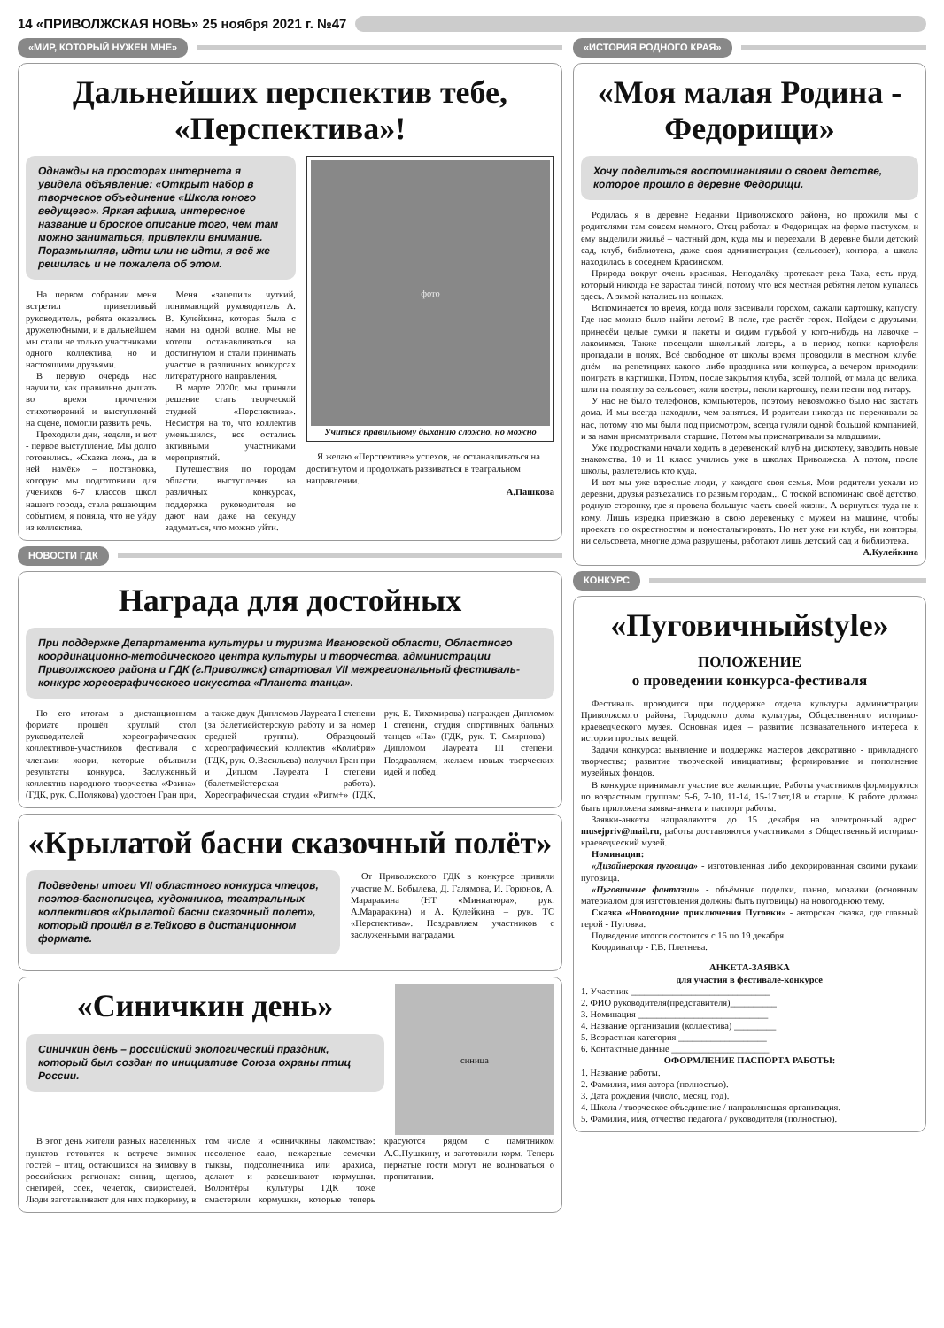14 «ПРИВОЛЖСКАЯ НОВЬ» 25 ноября 2021 г. №47
«МИР, КОТОРЫЙ НУЖЕН МНЕ»
Дальнейших перспектив тебе, «Перспектива»!
Однажды на просторах интернета я увидела объявление: «Открыт набор в творческое объединение «Школа юного ведущего». Яркая афиша, интересное название и броское описание того, чем там можно заниматься, привлекли внимание. Поразмышляв, идти или не идти, я всё же решилась и не пожалела об этом.
На первом собрании меня встретил приветливый руководитель, ребята оказались дружелюбными, и в дальнейшем мы стали не только участниками одного коллектива, но и настоящими друзьями.
В первую очередь нас научили, как правильно дышать во время прочтения стихотворений и выступлений на сцене, помогли развить речь.
Проходили дни, недели, и вот - первое выступление. Мы долго готовились. «Сказка ложь, да в ней намёк» – постановка, которую мы подготовили для учеников 6-7 классов школ нашего города, стала решающим событием, я поняла, что не уйду из коллектива.
Меня «зацепил» чуткий, понимающий руководитель А. В. Кулейкина, которая была с нами на одной волне. Мы не хотели останавливаться на достигнутом и стали принимать участие в различных конкурсах литературного направления.
В марте 2020г. мы приняли решение стать творческой студией «Перспектива». Несмотря на то, что коллектив уменьшился, все остались активными участниками мероприятий.
Путешествия по городам области, выступления на различных конкурсах, поддержка руководителя не дают нам даже на секунду задуматься, что можно уйти.
фото
Учиться правильному дыханию сложно, но можно
Я желаю «Перспективе» успехов, не останавливаться на достигнутом и продолжать развиваться в театральном направлении.
А.Пашкова
НОВОСТИ ГДК
Награда для достойных
При поддержке Департамента культуры и туризма Ивановской области, Областного координационно-методического центра культуры и творчества, администрации Приволжского района и ГДК (г.Приволжск) стартовал VII межрегиональный фестиваль-конкурс хореографического искусства «Планета танца».
По его итогам в дистанционном формате прошёл круглый стол руководителей хореографических коллективов-участников фестиваля с членами жюри, которые объявили результаты конкурса. Заслуженный коллектив народного творчества «Фаина» (ГДК, рук. С.Полякова) удостоен Гран при, а также двух Дипломов Лауреата I степени (за балетмейстерскую работу и за номер средней группы). Образцовый хореографический коллектив «Колибри» (ГДК, рук. О.Васильева) получил Гран при и Диплом Лауреата I степени (балетмейстерская работа). Хореографическая студия «Ритм+» (ГДК, рук. Е. Тихомирова) награжден Дипломом I степени, студия спортивных бальных танцев «Па» (ГДК, рук. Т. Смирнова) – Дипломом Лауреата III степени. Поздравляем, желаем новых творческих идей и побед!
«Крылатой басни сказочный полёт»
Подведены итоги VII областного конкурса чтецов, поэтов-баснописцев, художников, театральных коллективов «Крылатой басни сказочный полет», который прошёл в г.Тейково в дистанционном формате.
От Приволжского ГДК в конкурсе приняли участие М. Бобылева, Д. Галямова, И. Горюнов, А. Мараракина (НТ «Миниатюра», рук. А.Мараракина) и А. Кулейкина – рук. ТС «Перспектива». Поздравляем участников с заслуженными наградами.
«Синичкин день»
Синичкин день – российский экологический праздник, который был создан по инициативе Союза охраны птиц России.
синица
В этот день жители разных населенных пунктов готовятся к встрече зимних гостей – птиц, остающихся на зимовку в российских регионах: синиц, щеглов, снегирей, соек, чечеток, свиристелей. Люди заготавливают для них подкормку, в том числе и «синичкины лакомства»: несоленое сало, нежареные семечки тыквы, подсолнечника или арахиса, делают и развешивают кормушки. Волонтёры культуры ГДК тоже смастерили кормушки, которые теперь красуются рядом с памятником А.С.Пушкину, и заготовили корм. Теперь пернатые гости могут не волноваться о пропитании.
«ИСТОРИЯ РОДНОГО КРАЯ»
«Моя малая Родина - Федорищи»
Хочу поделиться воспоминаниями о своем детстве, которое прошло в деревне Федорищи.
Родилась я в деревне Неданки Приволжского района, но прожили мы с родителями там совсем немного. Отец работал в Федорищах на ферме пастухом, и ему выделили жильё – частный дом, куда мы и переехали. В деревне были детский сад, клуб, библиотека, даже своя администрация (сельсовет), контора, а школа находилась в соседнем Красинском.
Природа вокруг очень красивая. Неподалёку протекает река Таха, есть пруд, который никогда не зарастал тиной, потому что вся местная ребятня летом купалась здесь. А зимой катались на коньках.
Вспоминается то время, когда поля засеивали горохом, сажали картошку, капусту. Где нас можно было найти летом? В поле, где растёт горох. Пойдем с друзьями, принесём целые сумки и пакеты и сидим гурьбой у кого-нибудь на лавочке – лакомимся. Также посещали школьный лагерь, а в период копки картофеля пропадали в полях. Всё свободное от школы время проводили в местном клубе: днём – на репетициях какого- либо праздника или конкурса, а вечером приходили поиграть в картишки. Потом, после закрытия клуба, всей толпой, от мала до велика, шли на полянку за сельсовет, жгли костры, пекли картошку, пели песни под гитару.
У нас не было телефонов, компьютеров, поэтому невозможно было нас застать дома. И мы всегда находили, чем заняться. И родители никогда не переживали за нас, потому что мы были под присмотром, всегда гуляли одной большой компанией, и за нами присматривали старшие. Потом мы присматривали за младшими.
Уже подростками начали ходить в деревенский клуб на дискотеку, заводить новые знакомства. 10 и 11 класс учились уже в школах Приволжска. А потом, после школы, разлетелись кто куда.
И вот мы уже взрослые люди, у каждого своя семья. Мои родители уехали из деревни, друзья разъехались по разным городам... С тоской вспоминаю своё детство, родную сторонку, где я провела большую часть своей жизни. А вернуться туда не к кому. Лишь изредка приезжаю в свою деревеньку с мужем на машине, чтобы проехать по окрестностям и поностальгировать. Но нет уже ни клуба, ни конторы, ни сельсовета, многие дома разрушены, работают лишь детский сад и библиотека.
А.Кулейкина
КОНКУРС
«Пуговичныйstyle»
ПОЛОЖЕНИЕ
о проведении конкурса-фестиваля
Фестиваль проводится при поддержке отдела культуры администрации Приволжского района, Городского дома культуры, Общественного историко-краеведческого музея. Основная идея – развитие познавательного интереса к истории простых вещей.
Задачи конкурса: выявление и поддержка мастеров декоративно - прикладного творчества; развитие творческой инициативы; формирование и пополнение музейных фондов.
В конкурсе принимают участие все желающие. Работы участников формируются по возрастным группам: 5-6, 7-10, 11-14, 15-17лет,18 и старше. К работе должна быть приложена заявка-анкета и паспорт работы.
Заявки-анкеты направляются до 15 декабря на электронный адрес: musejpriv@mail.ru, работы доставляются участниками в Общественный историко-краеведческий музей.
Номинации:
«Дизайнерская пуговица» - изготовленная либо декорированная своими руками пуговица.
«Пуговичные фантазии» - объёмные поделки, панно, мозаики (основным материалом для изготовления должны быть пуговицы) на новогоднюю тему.
Сказка «Новогодние приключения Пуговки» - авторская сказка, где главный герой - Пуговка.
Подведение итогов состоится с 16 по 19 декабря.
Координатор - Г.В. Плетнева.
АНКЕТА-ЗАЯВКА
для участия в фестивале-конкурсе
1. Участник ______________________________
2. ФИО руководителя(представителя)__________
3. Номинация ____________________________
4. Название организации (коллектива) _________
5. Возрастная категория ___________________
6. Контактные данные _____________________
ОФОРМЛЕНИЕ ПАСПОРТА РАБОТЫ:
1. Название работы.
2. Фамилия, имя автора (полностью).
3. Дата рождения (число, месяц, год).
4. Школа / творческое объединение / направляющая организация.
5. Фамилия, имя, отчество педагога / руководителя (полностью).